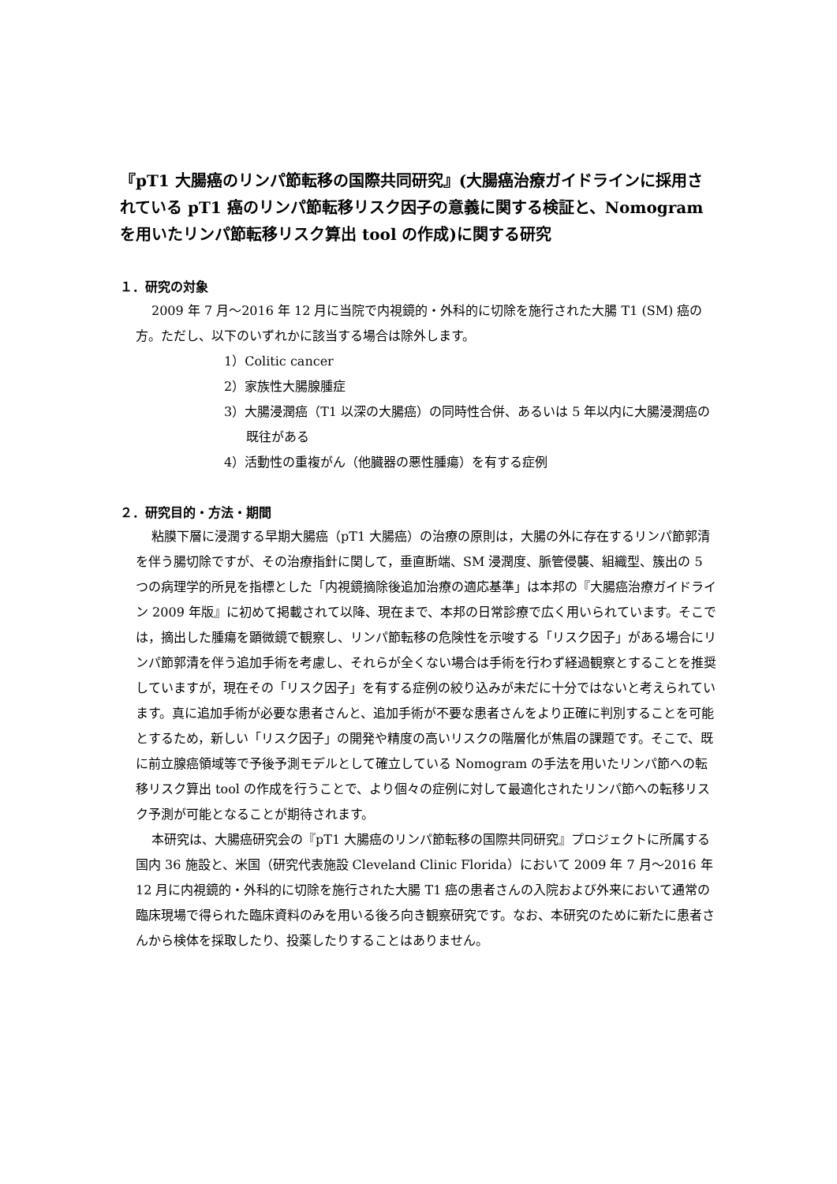『pT1 大腸癌のリンパ節転移の国際共同研究』(大腸癌治療ガイドラインに採用されている pT1 癌のリンパ節転移リスク因子の意義に関する検証と、Nomogram を用いたリンパ節転移リスク算出 tool の作成)に関する研究
１．研究の対象
2009 年 7 月～2016 年 12 月に当院で内視鏡的・外科的に切除を施行された大腸 T1 (SM) 癌の方。ただし、以下のいずれかに該当する場合は除外します。
1）Colitic cancer
2）家族性大腸腺腫症
3）大腸浸潤癌（T1 以深の大腸癌）の同時性合併、あるいは 5 年以内に大腸浸潤癌の既往がある
4）活動性の重複がん（他臓器の悪性腫瘍）を有する症例
２．研究目的・方法・期間
粘膜下層に浸潤する早期大腸癌（pT1 大腸癌）の治療の原則は，大腸の外に存在するリンパ節郭清を伴う腸切除ですが、その治療指針に関して，垂直断端、SM 浸潤度、脈管侵襲、組織型、簇出の 5 つの病理学的所見を指標とした「内視鏡摘除後追加治療の適応基準」は本邦の『大腸癌治療ガイドライン 2009 年版』に初めて掲載されて以降、現在まで、本邦の日常診療で広く用いられています。そこでは，摘出した腫瘍を顕微鏡で観察し、リンパ節転移の危険性を示唆する「リスク因子」がある場合にリンパ節郭清を伴う追加手術を考慮し、それらが全くない場合は手術を行わず経過観察とすることを推奨していますが，現在その「リスク因子」を有する症例の絞り込みが未だに十分ではないと考えられています。真に追加手術が必要な患者さんと、追加手術が不要な患者さんをより正確に判別することを可能とするため，新しい「リスク因子」の開発や精度の高いリスクの階層化が焦眉の課題です。そこで、既に前立腺癌領域等で予後予測モデルとして確立している Nomogram の手法を用いたリンパ節への転移リスク算出 tool の作成を行うことで、より個々の症例に対して最適化されたリンパ節への転移リスク予測が可能となることが期待されます。
本研究は、大腸癌研究会の『pT1 大腸癌のリンパ節転移の国際共同研究』プロジェクトに所属する国内 36 施設と、米国（研究代表施設 Cleveland Clinic Florida）において 2009 年 7 月～2016 年 12 月に内視鏡的・外科的に切除を施行された大腸 T1 癌の患者さんの入院および外来において通常の臨床現場で得られた臨床資料のみを用いる後ろ向き観察研究です。なお、本研究のために新たに患者さんから検体を採取したり、投薬したりすることはありません。